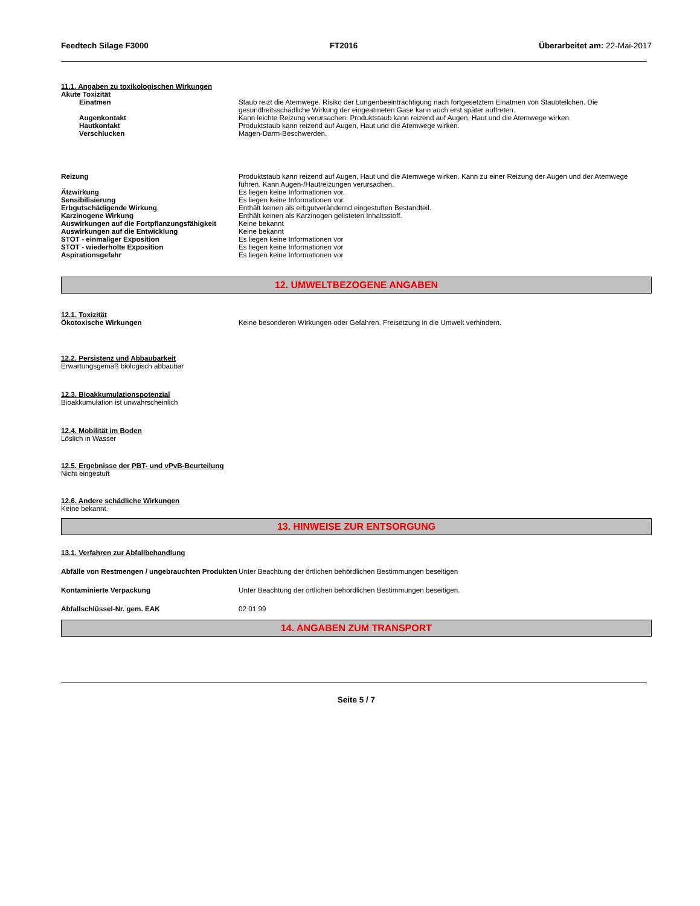Feedtech Silage F3000 FT2016 Überarbeitet am: 22-Mai-2017
11.1. Angaben zu toxikologischen Wirkungen
Akute Toxizität
Einatmen Staub reizt die Atemwege. Risiko der Lungenbeeinträchtigung nach fortgesetztem Einatmen von Staubteilchen. Die gesundheitsschädliche Wirkung der eingeatmeten Gase kann auch erst später auftreten.
Augenkontakt Kann leichte Reizung verursachen. Produktstaub kann reizend auf Augen, Haut und die Atemwege wirken.
Hautkontakt Produktstaub kann reizend auf Augen, Haut und die Atemwege wirken.
Verschlucken Magen-Darm-Beschwerden.
Reizung Produktstaub kann reizend auf Augen, Haut und die Atemwege wirken. Kann zu einer Reizung der Augen und der Atemwege führen. Kann Augen-/Hautreizungen verursachen.
Ätzwirkung Es liegen keine Informationen vor.
Sensibilisierung Es liegen keine Informationen vor.
Erbgutschädigende Wirkung Enthält keinen als erbgutverändernd eingestuften Bestandteil.
Karzinogene Wirkung Enthält keinen als Karzinogen gelisteten Inhaltsstoff.
Auswirkungen auf die Fortpflanzungsfähigkeit
Keine bekannt
Auswirkungen auf die Entwicklung Keine bekannt
STOT - einmaliger Exposition Es liegen keine Informationen vor
STOT - wiederholte Exposition Es liegen keine Informationen vor
Aspirationsgefahr Es liegen keine Informationen vor
12. UMWELTBEZOGENE ANGABEN
12.1. Toxizität
Ökotoxische Wirkungen Keine besonderen Wirkungen oder Gefahren. Freisetzung in die Umwelt verhindern.
12.2. Persistenz und Abbaubarkeit
Erwartungsgemäß biologisch abbaubar
12.3. Bioakkumulationspotenzial
Bioakkumulation ist unwahrscheinlich
12.4. Mobilität im Boden
Löslich in Wasser
12.5. Ergebnisse der PBT- und vPvB-Beurteilung
Nicht eingestuft
12.6. Andere schädliche Wirkungen
Keine bekannt.
13. HINWEISE ZUR ENTSORGUNG
13.1. Verfahren zur Abfallbehandlung
Abfälle von Restmengen / ungebrauchten Produkten
Unter Beachtung der örtlichen behördlichen Bestimmungen beseitigen
Kontaminierte Verpackung Unter Beachtung der örtlichen behördlichen Bestimmungen beseitigen.
Abfallschlüssel-Nr. gem. EAK 02 01 99
14. ANGABEN ZUM TRANSPORT
Seite 5 / 7